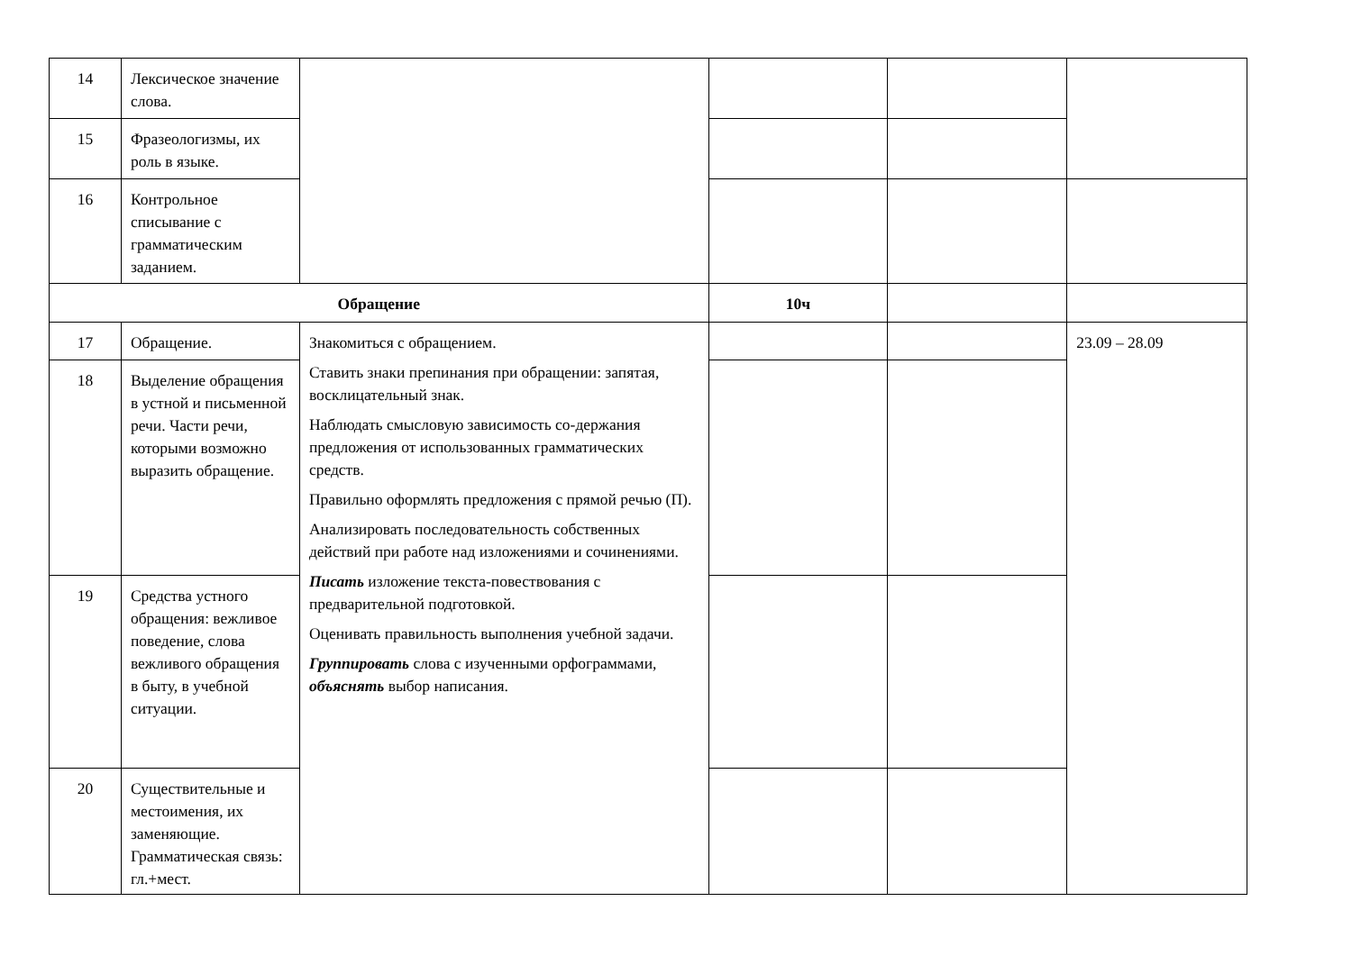| 14 | Лексическое значение слова. | | | | |
| 15 | Фразеологизмы, их роль в языке. | | | | |
| 16 | Контрольное списывание с грамматическим заданием. | | | | |
| Обращение | | | 10ч | | |
| 17 | Обращение. | Знакомиться с обращением. Ставить знаки препинания при обращении: запятая, восклицательный знак. Наблюдать смысловую зависимость со-держания предложения от использованных грамматических средств. Правильно оформлять предложения с прямой речью (П). Анализировать последовательность собственных действий при работе над изложениями и сочинениями. Писать изложение текста-повествования с предварительной подготовкой. Оценивать правильность выполнения учебной задачи. Группировать слова с изученными орфограммами, объяснять выбор написания. | | | 23.09 – 28.09 |
| 18 | Выделение обращения в устной и письменной речи. Части речи, которыми возможно выразить обращение. | | | | |
| 19 | Средства устного обращения: вежливое поведение, слова вежливого обращения в быту, в учебной ситуации. | | | | |
| 20 | Существительные и местоимения, их заменяющие. Грамматическая связь: гл.+мест. | | | | |